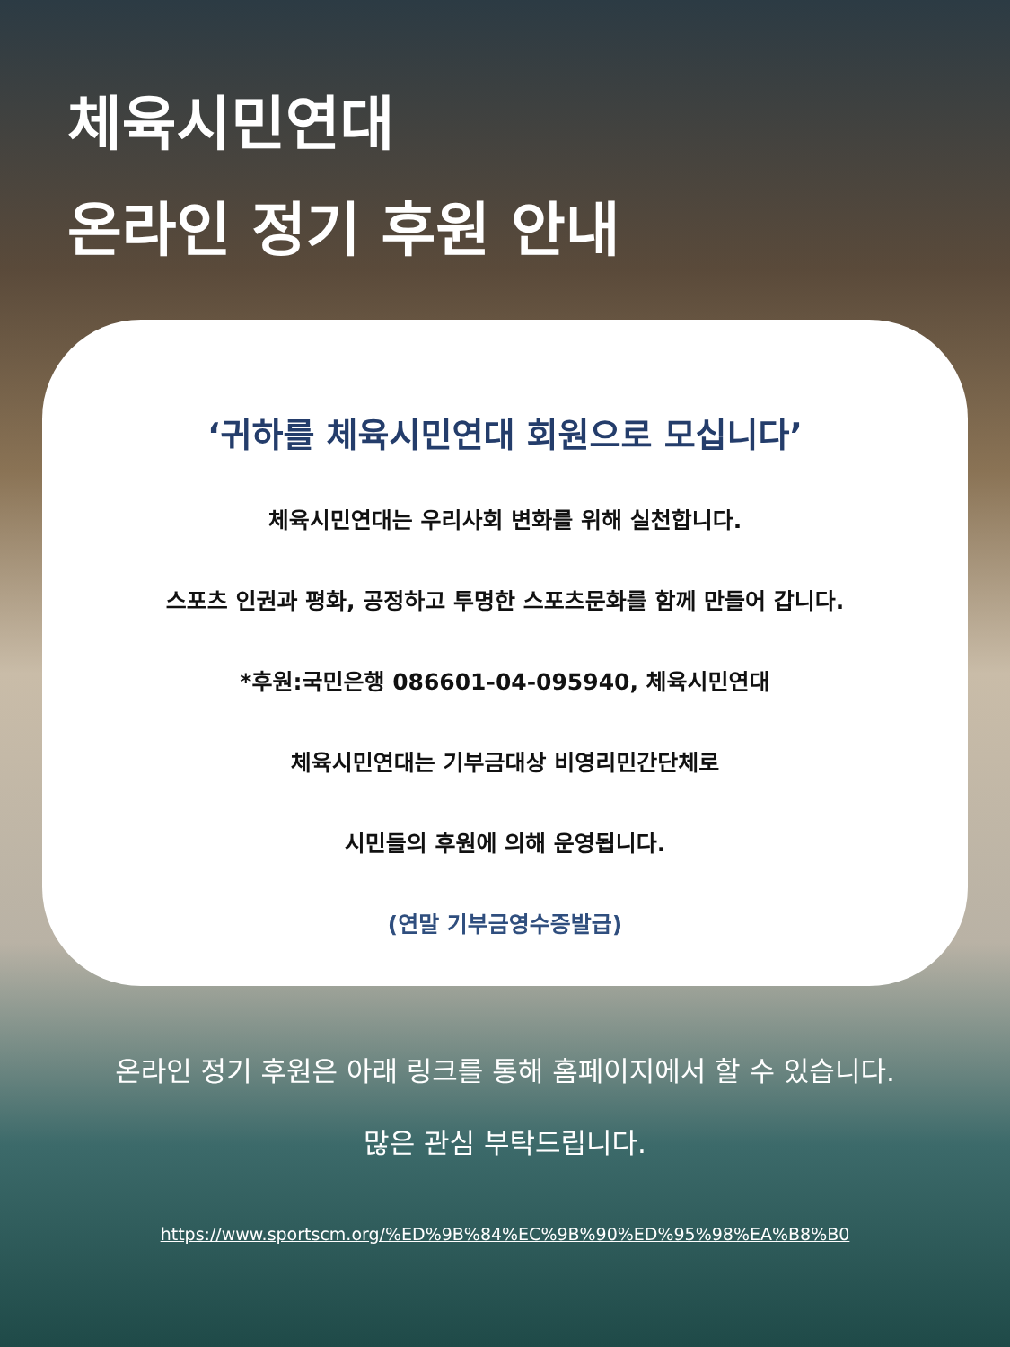체육시민연대
온라인 정기 후원 안내
‘귀하를 체육시민연대 회원으로 모십니다’
체육시민연대는 우리사회 변화를 위해 실천합니다.
스포츠 인권과 평화, 공정하고 투명한 스포츠문화를 함께 만들어 갑니다.
*후원:국민은행 086601-04-095940, 체육시민연대
체육시민연대는 기부금대상 비영리민간단체로
시민들의 후원에 의해 운영됩니다.
(연말 기부금영수증발급)
온라인 정기 후원은 아래 링크를 통해 홈페이지에서 할 수 있습니다.
많은 관심 부탁드립니다.
https://www.sportscm.org/%ED%9B%84%EC%9B%90%ED%95%98%EA%B8%B0